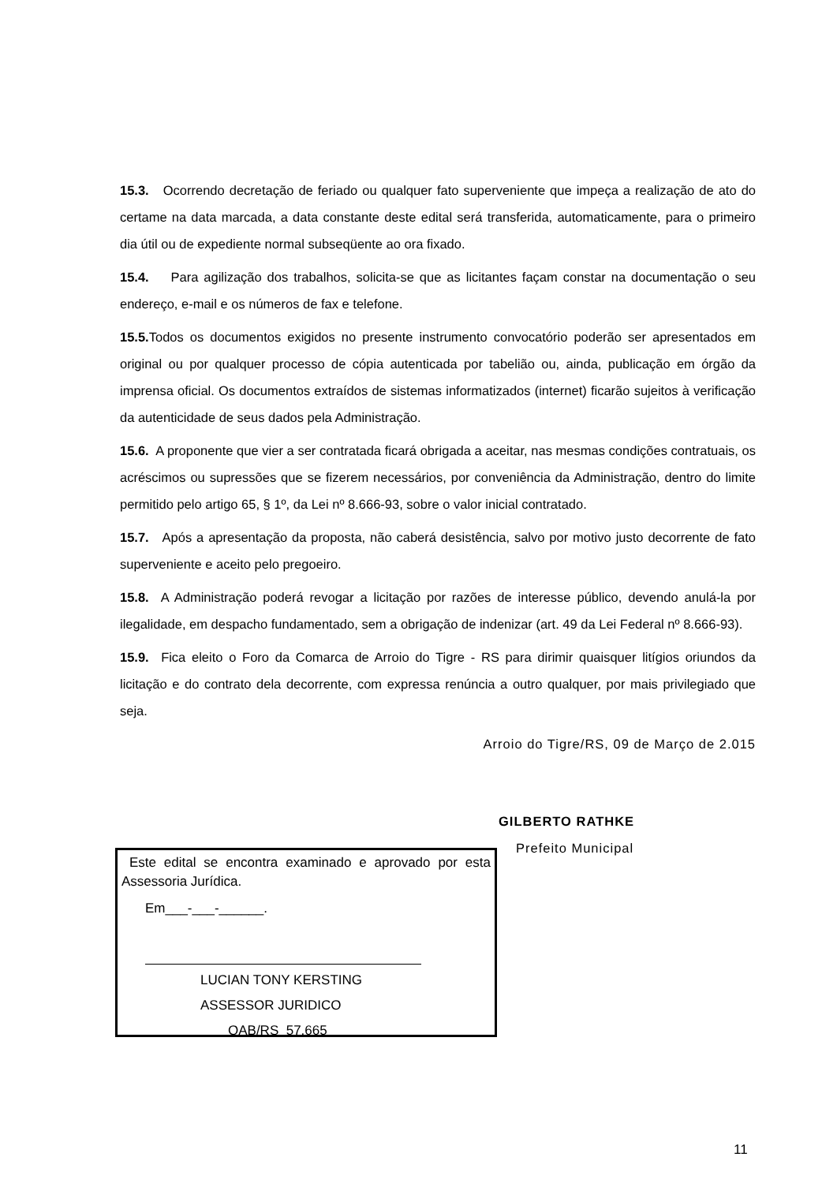15.3. Ocorrendo decretação de feriado ou qualquer fato superveniente que impeça a realização de ato do certame na data marcada, a data constante deste edital será transferida, automaticamente, para o primeiro dia útil ou de expediente normal subseqüente ao ora fixado.
15.4. Para agilização dos trabalhos, solicita-se que as licitantes façam constar na documentação o seu endereço, e-mail e os números de fax e telefone.
15.5. Todos os documentos exigidos no presente instrumento convocatório poderão ser apresentados em original ou por qualquer processo de cópia autenticada por tabelião ou, ainda, publicação em órgão da imprensa oficial. Os documentos extraídos de sistemas informatizados (internet) ficarão sujeitos à verificação da autenticidade de seus dados pela Administração.
15.6. A proponente que vier a ser contratada ficará obrigada a aceitar, nas mesmas condições contratuais, os acréscimos ou supressões que se fizerem necessários, por conveniência da Administração, dentro do limite permitido pelo artigo 65, § 1º, da Lei nº 8.666-93, sobre o valor inicial contratado.
15.7. Após a apresentação da proposta, não caberá desistência, salvo por motivo justo decorrente de fato superveniente e aceito pelo pregoeiro.
15.8. A Administração poderá revogar a licitação por razões de interesse público, devendo anulá-la por ilegalidade, em despacho fundamentado, sem a obrigação de indenizar (art. 49 da Lei Federal nº 8.666-93).
15.9. Fica eleito o Foro da Comarca de Arroio do Tigre - RS para dirimir quaisquer litígios oriundos da licitação e do contrato dela decorrente, com expressa renúncia a outro qualquer, por mais privilegiado que seja.
Arroio do Tigre/RS, 09 de Março de 2.015
GILBERTO RATHKE
Prefeito Municipal
Este edital se encontra examinado e aprovado por esta Assessoria Jurídica.
Em___-___-______.
LUCIAN TONY KERSTING
ASSESSOR JURIDICO
OAB/RS 57.665
11